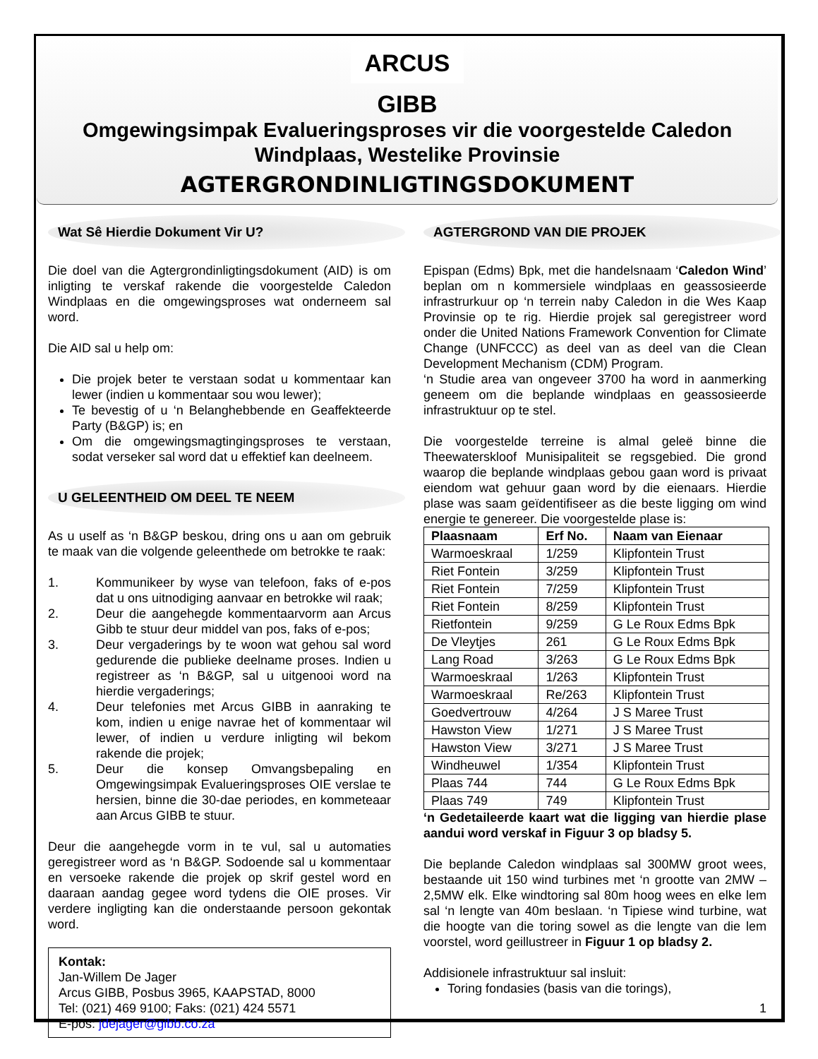ARCUS GIBB
Omgewingsimpak Evalueringsproses vir die voorgestelde Caledon Windplaas, Westelike Provinsie
AGTERGRONDINLIGTINGSDOKUMENT
Wat Sê Hierdie Dokument Vir U?
Die doel van die Agtergrondinligtingsdokument (AID) is om inligting te verskaf rakende die voorgestelde Caledon Windplaas en die omgewingsproses wat onderneem sal word.
Die AID sal u help om:
Die projek beter te verstaan sodat u kommentaar kan lewer (indien u kommentaar sou wou lewer);
Te bevestig of u ‘n Belanghebbende en Geaffekteerde Party (B&GP) is; en
Om die omgewingsmagtingingsproses te verstaan, sodat verseker sal word dat u effektief kan deelneem.
U GELEENTHEID OM DEEL TE NEEM
As u uself as ‘n B&GP beskou, dring ons u aan om gebruik te maak van die volgende geleenthede om betrokke te raak:
1. Kommunikeer by wyse van telefoon, faks of e-pos dat u ons uitnodiging aanvaar en betrokke wil raak;
2. Deur die aangehegde kommentaarvorm aan Arcus Gibb te stuur deur middel van pos, faks of e-pos;
3. Deur vergaderings by te woon wat gehou sal word gedurende die publieke deelname proses. Indien u registreer as ‘n B&GP, sal u uitgenooi word na hierdie vergaderings;
4. Deur telefonies met Arcus GIBB in aanraking te kom, indien u enige navrae het of kommentaar wil lewer, of indien u verdure inligting wil bekom rakende die projek;
5. Deur die konsep Omvangsbepaling en Omgewingsimpak Evalueringsproses OIE verslae te hersien, binne die 30-dae periodes, en kommeteaar aan Arcus GIBB te stuur.
Deur die aangehegde vorm in te vul, sal u automaties geregistreer word as ‘n B&GP. Sodoende sal u kommentaar en versoeke rakende die projek op skrif gestel word en daaraan aandag gegee word tydens die OIE proses. Vir verdere ingligting kan die onderstaande persoon gekontak word.
Kontak:
Jan-Willem De Jager
Arcus GIBB, Posbus 3965, KAAPSTAD, 8000
Tel: (021) 469 9100; Faks: (021) 424 5571
E-pos: jdejager@gibb.co.za
AGTERGROND VAN DIE PROJEK
Epispan (Edms) Bpk, met die handelsnaam ‘Caledon Wind’ beplan om n kommersiele windplaas en geassosieerde infrastrurkuur op ‘n terrein naby Caledon in die Wes Kaap Provinsie op te rig. Hierdie projek sal geregistreer word onder die United Nations Framework Convention for Climate Change (UNFCCC) as deel van as deel van die Clean Development Mechanism (CDM) Program.
‘n Studie area van ongeveer 3700 ha word in aanmerking geneem om die beplande windplaas en geassosieerde infrastruktuur op te stel.
Die voorgestelde terreine is almal geleë binne die Theewaterskloof Munisipaliteit se regsgebied. Die grond waarop die beplande windplaas gebou gaan word is privaat eiendom wat gehuur gaan word by die eienaars. Hierdie plase was saam geïdentifiseer as die beste ligging om wind energie te genereer. Die voorgestelde plase is:
| Plaasnaam | Erf No. | Naam van Eienaar |
| --- | --- | --- |
| Warmoeskraal | 1/259 | Klipfontein Trust |
| Riet Fontein | 3/259 | Klipfontein Trust |
| Riet Fontein | 7/259 | Klipfontein Trust |
| Riet Fontein | 8/259 | Klipfontein Trust |
| Rietfontein | 9/259 | G Le Roux Edms Bpk |
| De Vleytjes | 261 | G Le Roux Edms Bpk |
| Lang Road | 3/263 | G Le Roux Edms Bpk |
| Warmoeskraal | 1/263 | Klipfontein Trust |
| Warmoeskraal | Re/263 | Klipfontein Trust |
| Goedvertrouw | 4/264 | J S Maree Trust |
| Hawston View | 1/271 | J S Maree Trust |
| Hawston View | 3/271 | J S Maree Trust |
| Windheuwel | 1/354 | Klipfontein Trust |
| Plaas 744 | 744 | G Le Roux Edms Bpk |
| Plaas 749 | 749 | Klipfontein Trust |
‘n Gedetaileerde kaart wat die ligging van hierdie plase aandui word verskaf in Figuur 3 op bladsy 5.
Die beplande Caledon windplaas sal 300MW groot wees, bestaande uit 150 wind turbines met ‘n grootte van 2MW – 2,5MW elk. Elke windtoring sal 80m hoog wees en elke lem sal ‘n lengte van 40m beslaan. ‘n Tipiese wind turbine, wat die hoogte van die toring sowel as die lengte van die lem voorstel, word geillustreer in Figuur 1 op bladsy 2.
Addisionele infrastruktuur sal insluit:
Toring fondasies (basis van die torings),
1